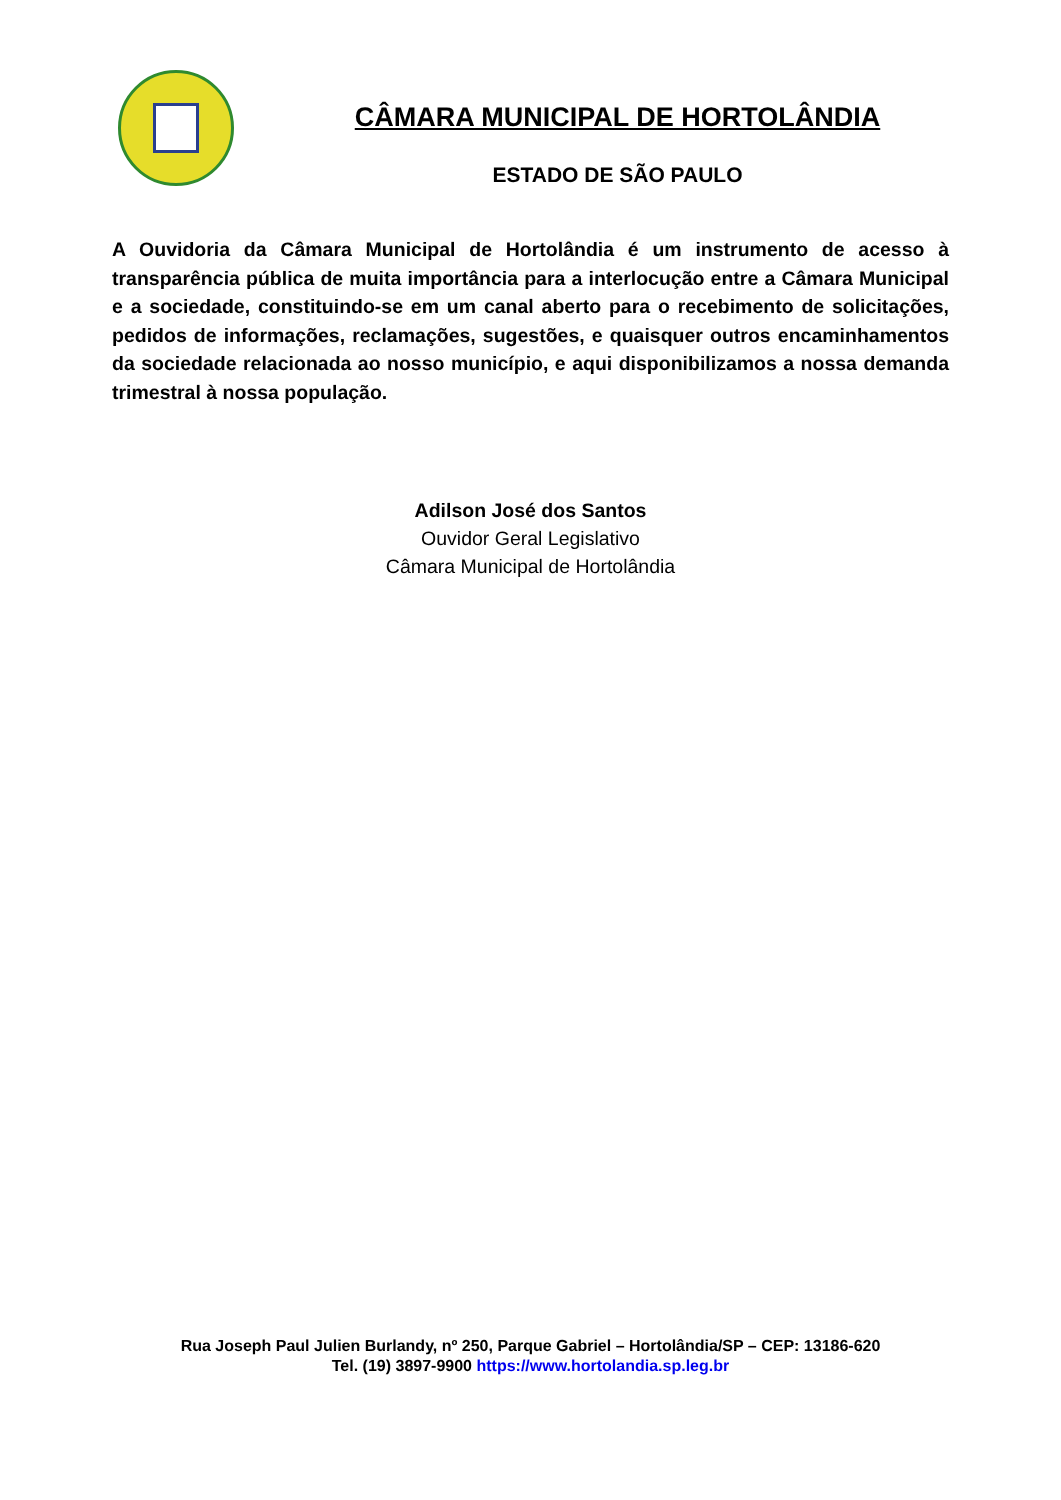CÂMARA MUNICIPAL DE HORTOLÂNDIA
ESTADO DE SÃO PAULO
A Ouvidoria da Câmara Municipal de Hortolândia é um instrumento de acesso à transparência pública de muita importância para a interlocução entre a Câmara Municipal e a sociedade, constituindo-se em um canal aberto para o recebimento de solicitações, pedidos de informações, reclamações, sugestões, e quaisquer outros encaminhamentos da sociedade relacionada ao nosso município, e aqui disponibilizamos a nossa demanda trimestral à nossa população.
Adilson José dos Santos
Ouvidor Geral Legislativo
Câmara Municipal de Hortolândia
Rua Joseph Paul Julien Burlandy, nº 250, Parque Gabriel – Hortolândia/SP – CEP: 13186-620
Tel. (19) 3897-9900 https://www.hortolandia.sp.leg.br